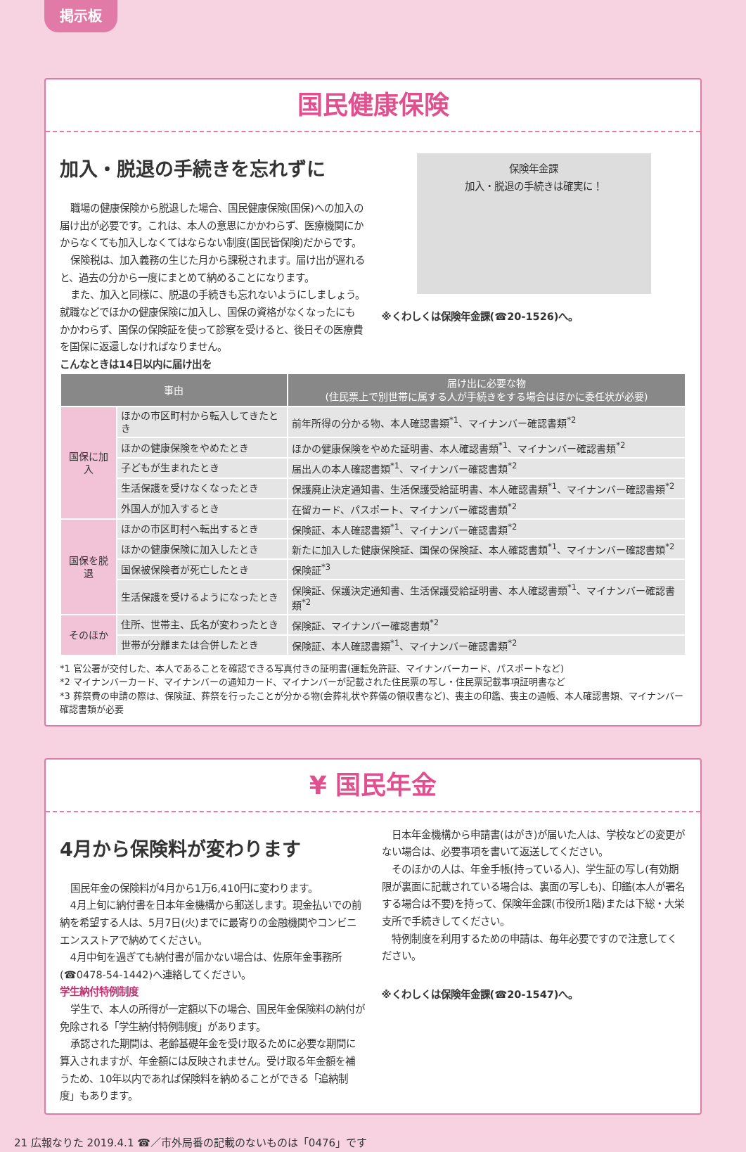掲示板
国民健康保険
加入・脱退の手続きを忘れずに
職場の健康保険から脱退した場合、国民健康保険(国保)への加入の届け出が必要です。これは、本人の意思にかかわらず、医療機関にかからなくても加入しなくてはならない制度(国民皆保険)だからです。
保険税は、加入義務の生じた月から課税されます。届け出が遅れると、過去の分から一度にまとめて納めることになります。
また、加入と同様に、脱退の手続きも忘れないようにしましょう。就職などでほかの健康保険に加入し、国保の資格がなくなったにもかかわらず、国保の保険証を使って診察を受けると、後日その医療費を国保に返還しなければなりません。
保険年金課
加入・脱退の手続きは確実に！
※くわしくは保険年金課(☎20-1526)へ。
こんなときは14日以内に届け出を
| 事由 | | 届け出に必要な物 (住民票上で別世帯に属する人が手続きをする場合はほかに委任状が必要) |
| --- | --- | --- |
| 国保に加入 | ほかの市区町村から転入してきたとき | 前年所得の分かる物、本人確認書類<sup>*1</sup>、マイナンバー確認書類<sup>*2</sup> |
| | ほかの健康保険をやめたとき | ほかの健康保険をやめた証明書、本人確認書類<sup>*1</sup>、マイナンバー確認書類<sup>*2</sup> |
| | 子どもが生まれたとき | 届出人の本人確認書類<sup>*1</sup>、マイナンバー確認書類<sup>*2</sup> |
| | 生活保護を受けなくなったとき | 保護廃止決定通知書、生活保護受給証明書、本人確認書類<sup>*1</sup>、マイナンバー確認書類<sup>*2</sup> |
| | 外国人が加入するとき | 在留カード、パスポート、マイナンバー確認書類<sup>*2</sup> |
| 国保を脱退 | ほかの市区町村へ転出するとき | 保険証、本人確認書類<sup>*1</sup>、マイナンバー確認書類<sup>*2</sup> |
| | ほかの健康保険に加入したとき | 新たに加入した健康保険証、国保の保険証、本人確認書類<sup>*1</sup>、マイナンバー確認書類<sup>*2</sup> |
| | 国保被保険者が死亡したとき | 保険証<sup>*3</sup> |
| | 生活保護を受けるようになったとき | 保険証、保護決定通知書、生活保護受給証明書、本人確認書類<sup>*1</sup>、マイナンバー確認書類<sup>*2</sup> |
| そのほか | 住所、世帯主、氏名が変わったとき | 保険証、マイナンバー確認書類<sup>*2</sup> |
| | 世帯が分離または合併したとき | 保険証、本人確認書類<sup>*1</sup>、マイナンバー確認書類<sup>*2</sup> |
*1 官公署が交付した、本人であることを確認できる写真付きの証明書(運転免許証、マイナンバーカード、パスポートなど)
*2 マイナンバーカード、マイナンバーの通知カード、マイナンバーが記載された住民票の写し・住民票記載事項証明書など
*3 葬祭費の申請の際は、保険証、葬祭を行ったことが分かる物(会葬礼状や葬儀の領収書など)、喪主の印鑑、喪主の通帳、本人確認書類、マイナンバー確認書類が必要
¥ 国民年金
4月から保険料が変わります
国民年金の保険料が4月から1万6,410円に変わります。
4月上旬に納付書を日本年金機構から郵送します。現金払いでの前納を希望する人は、5月7日(火)までに最寄りの金融機関やコンビニエンスストアで納めてください。
4月中旬を過ぎても納付書が届かない場合は、佐原年金事務所(☎0478-54-1442)へ連絡してください。
学生納付特例制度
学生で、本人の所得が一定額以下の場合、国民年金保険料の納付が免除される「学生納付特例制度」があります。
承認された期間は、老齢基礎年金を受け取るために必要な期間に算入されますが、年金額には反映されません。受け取る年金額を補うため、10年以内であれば保険料を納めることができる「追納制度」もあります。
日本年金機構から申請書(はがき)が届いた人は、学校などの変更がない場合は、必要事項を書いて返送してください。
そのほかの人は、年金手帳(持っている人)、学生証の写し(有効期限が裏面に記載されている場合は、裏面の写しも)、印鑑(本人が署名する場合は不要)を持って、保険年金課(市役所1階)または下総・大栄支所で手続きしてください。
特例制度を利用するための申請は、毎年必要ですので注意してください。
※くわしくは保険年金課(☎20-1547)へ。
21 広報なりた 2019.4.1 ☎／市外局番の記載のないものは「0476」です